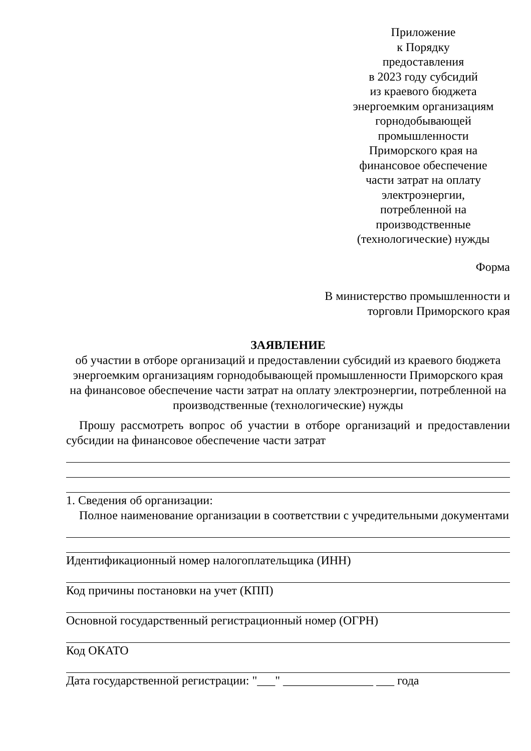Приложение
к Порядку
предоставления
в 2023 году субсидий
из краевого бюджета
энергоемким организациям
горнодобывающей
промышленности
Приморского края на
финансовое обеспечение
части затрат на оплату
электроэнергии,
потребленной на
производственные
(технологические) нужды
Форма
В министерство промышленности и
торговли Приморского края
ЗАЯВЛЕНИЕ
об участии в отборе организаций и предоставлении субсидий из краевого бюджета энергоемким организациям горнодобывающей промышленности Приморского края на финансовое обеспечение части затрат на оплату электроэнергии, потребленной на производственные (технологические) нужды
Прошу рассмотреть вопрос об участии в отборе организаций и предоставлении субсидии на финансовое обеспечение части затрат
1. Сведения об организации:
Полное наименование организации в соответствии с учредительными документами
Идентификационный номер налогоплательщика (ИНН)
Код причины постановки на учет (КПП)
Основной государственный регистрационный номер (ОГРН)
Код ОКАТО
Дата государственной регистрации: "___" _______________ ___ года